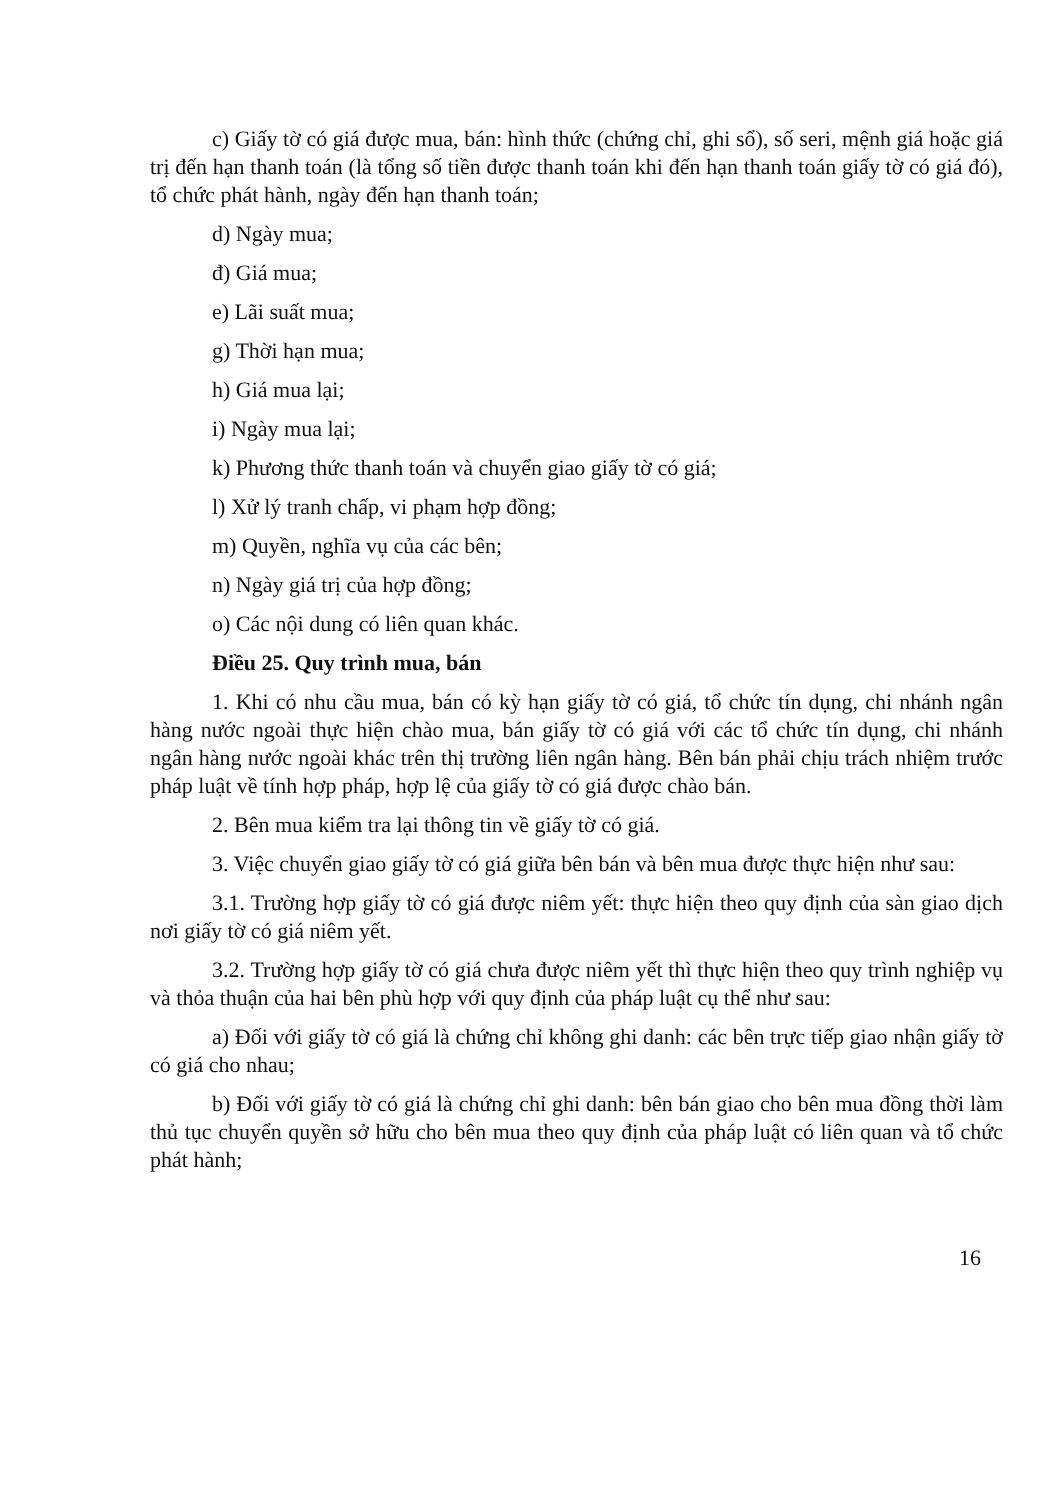c) Giấy tờ có giá được mua, bán: hình thức (chứng chỉ, ghi sổ), số seri, mệnh giá hoặc giá trị đến hạn thanh toán (là tổng số tiền được thanh toán khi đến hạn thanh toán giấy tờ có giá đó), tổ chức phát hành, ngày đến hạn thanh toán;
d) Ngày mua;
đ) Giá mua;
e) Lãi suất mua;
g) Thời hạn mua;
h) Giá mua lại;
i) Ngày mua lại;
k) Phương thức thanh toán và chuyển giao giấy tờ có giá;
l) Xử lý tranh chấp, vi phạm hợp đồng;
m) Quyền, nghĩa vụ của các bên;
n) Ngày giá trị của hợp đồng;
o) Các nội dung có liên quan khác.
Điều 25. Quy trình mua, bán
1. Khi có nhu cầu mua, bán có kỳ hạn giấy tờ có giá, tổ chức tín dụng, chi nhánh ngân hàng nước ngoài thực hiện chào mua, bán giấy tờ có giá với các tổ chức tín dụng, chi nhánh ngân hàng nước ngoài khác trên thị trường liên ngân hàng. Bên bán phải chịu trách nhiệm trước pháp luật về tính hợp pháp, hợp lệ của giấy tờ có giá được chào bán.
2. Bên mua kiểm tra lại thông tin về giấy tờ có giá.
3. Việc chuyển giao giấy tờ có giá giữa bên bán và bên mua được thực hiện như sau:
3.1. Trường hợp giấy tờ có giá được niêm yết: thực hiện theo quy định của sàn giao dịch nơi giấy tờ có giá niêm yết.
3.2. Trường hợp giấy tờ có giá chưa được niêm yết thì thực hiện theo quy trình nghiệp vụ và thỏa thuận của hai bên phù hợp với quy định của pháp luật cụ thể như sau:
a) Đối với giấy tờ có giá là chứng chỉ không ghi danh: các bên trực tiếp giao nhận giấy tờ có giá cho nhau;
b) Đối với giấy tờ có giá là chứng chỉ ghi danh: bên bán giao cho bên mua đồng thời làm thủ tục chuyển quyền sở hữu cho bên mua theo quy định của pháp luật có liên quan và tổ chức phát hành;
16